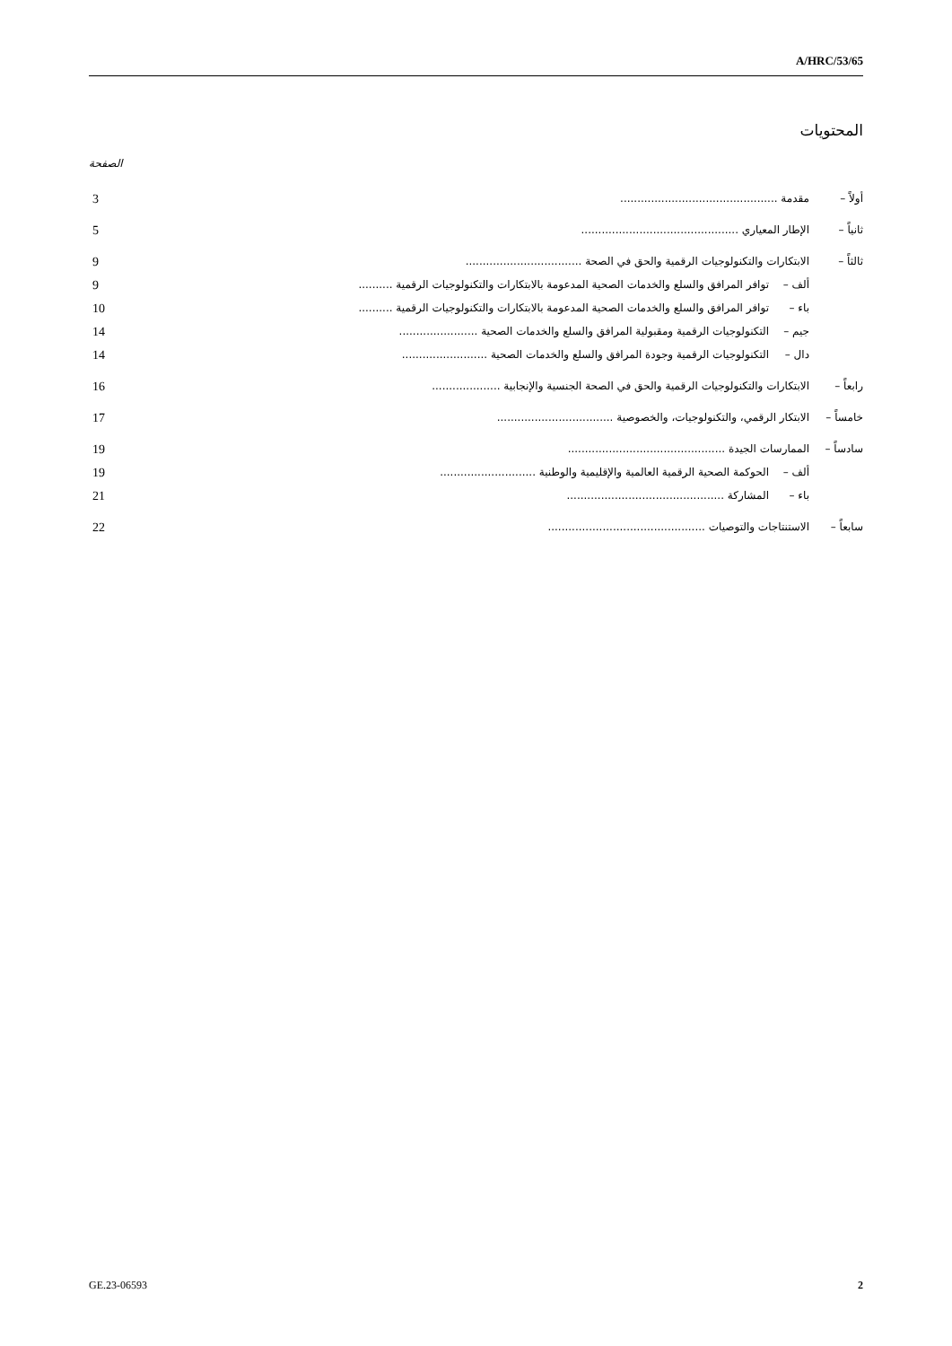A/HRC/53/65
المحتويات
الصفحة
| أولاً – | مقدمة .............................................. | | 3 |
| ثانياً – | الإطار المعياري .............................................. | | 5 |
| ثالثاً – | الابتكارات والتكنولوجيات الرقمية والحق في الصحة .................................. | | 9 |
| | ألف – | توافر المرافق والسلع والخدمات الصحية المدعومة بالابتكارات والتكنولوجيات الرقمية .......... | 9 |
| | باء – | توافر المرافق والسلع والخدمات الصحية المدعومة بالابتكارات والتكنولوجيات الرقمية .......... | 10 |
| | جيم – | التكنولوجيات الرقمية ومقبولية المرافق والسلع والخدمات الصحية ....................... | 14 |
| | دال – | التكنولوجيات الرقمية وجودة المرافق والسلع والخدمات الصحية ......................... | 14 |
| رابعاً – | الابتكارات والتكنولوجيات الرقمية والحق في الصحة الجنسية والإنجابية .................... | | 16 |
| خامساً – | الابتكار الرقمي، والتكنولوجيات، والخصوصية .................................. | | 17 |
| سادساً – | الممارسات الجيدة .............................................. | | 19 |
| | ألف – | الحوكمة الصحية الرقمية العالمية والإقليمية والوطنية ............................ | 19 |
| | باء – | المشاركة .............................................. | 21 |
| سابعاً – | الاستنتاجات والتوصيات .............................................. | | 22 |
GE.23-06593 2